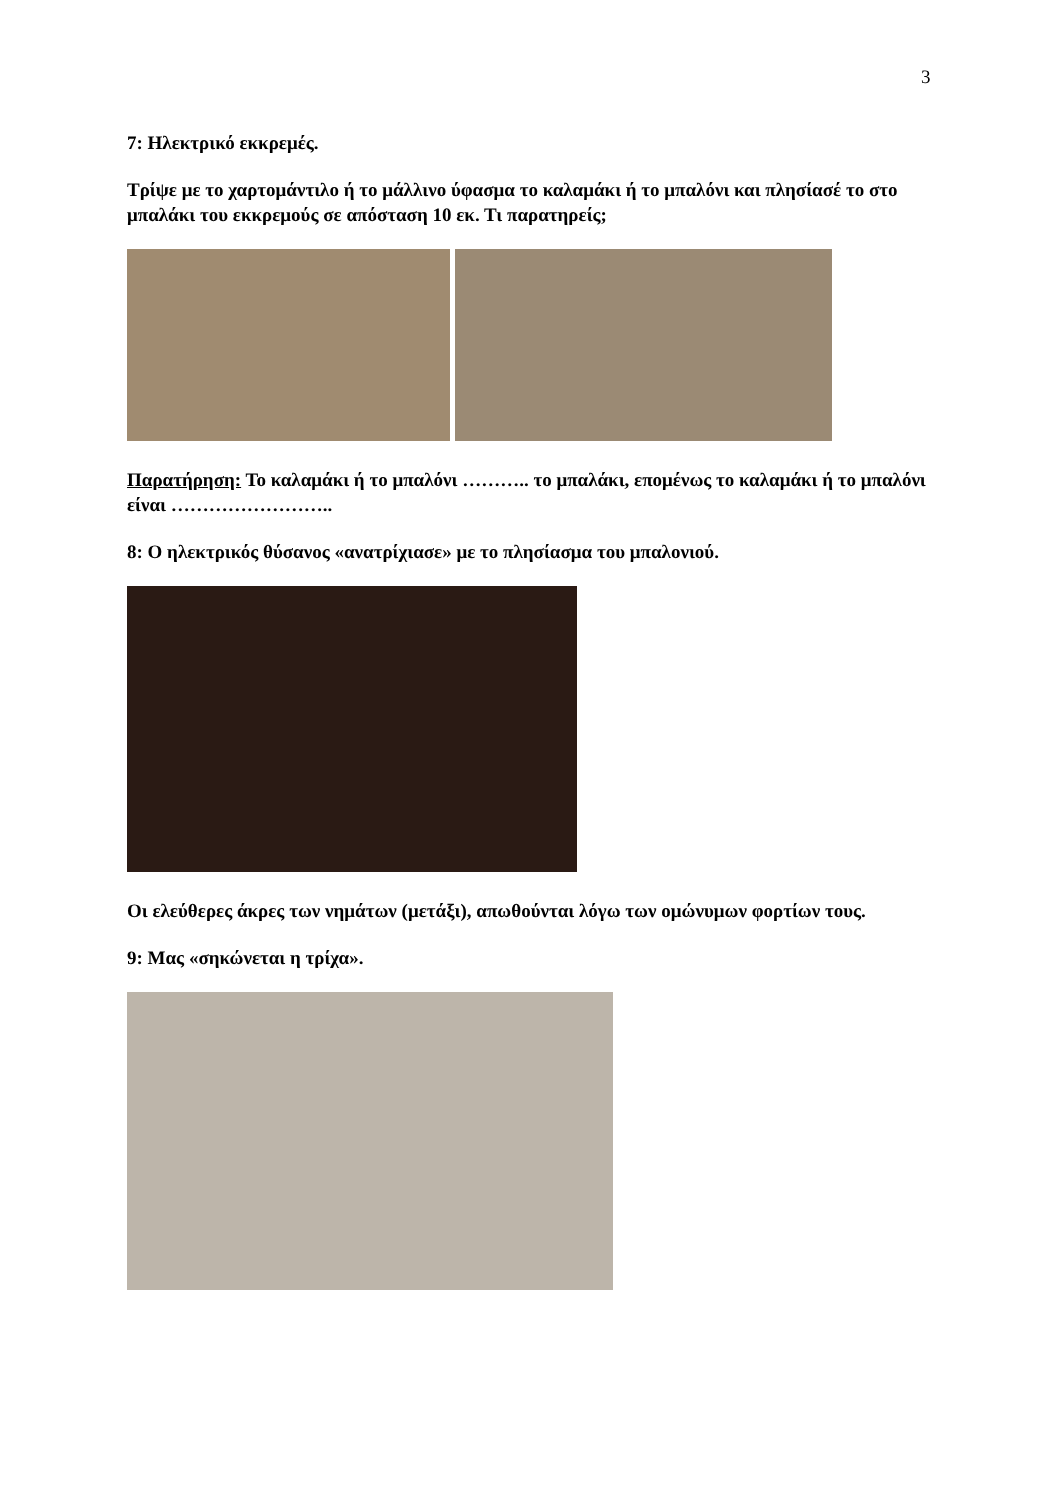3
7: Ηλεκτρικό εκκρεμές.
Τρίψε με το χαρτομάντιλο ή το μάλλινο ύφασμα το καλαμάκι ή το μπαλόνι και πλησίασέ το στο μπαλάκι του εκκρεμούς σε απόσταση 10 εκ. Τι παρατηρείς;
Παρατήρηση: Το καλαμάκι ή το μπαλόνι ……….. το μπαλάκι, επομένως το καλαμάκι ή το μπαλόνι είναι ……………………..
8: Ο ηλεκτρικός θύσανος «ανατρίχιασε» με το πλησίασμα του μπαλονιού.
Οι ελεύθερες άκρες των νημάτων (μετάξι), απωθούνται λόγω των ομώνυμων φορτίων τους.
9: Μας «σηκώνεται η τρίχα».